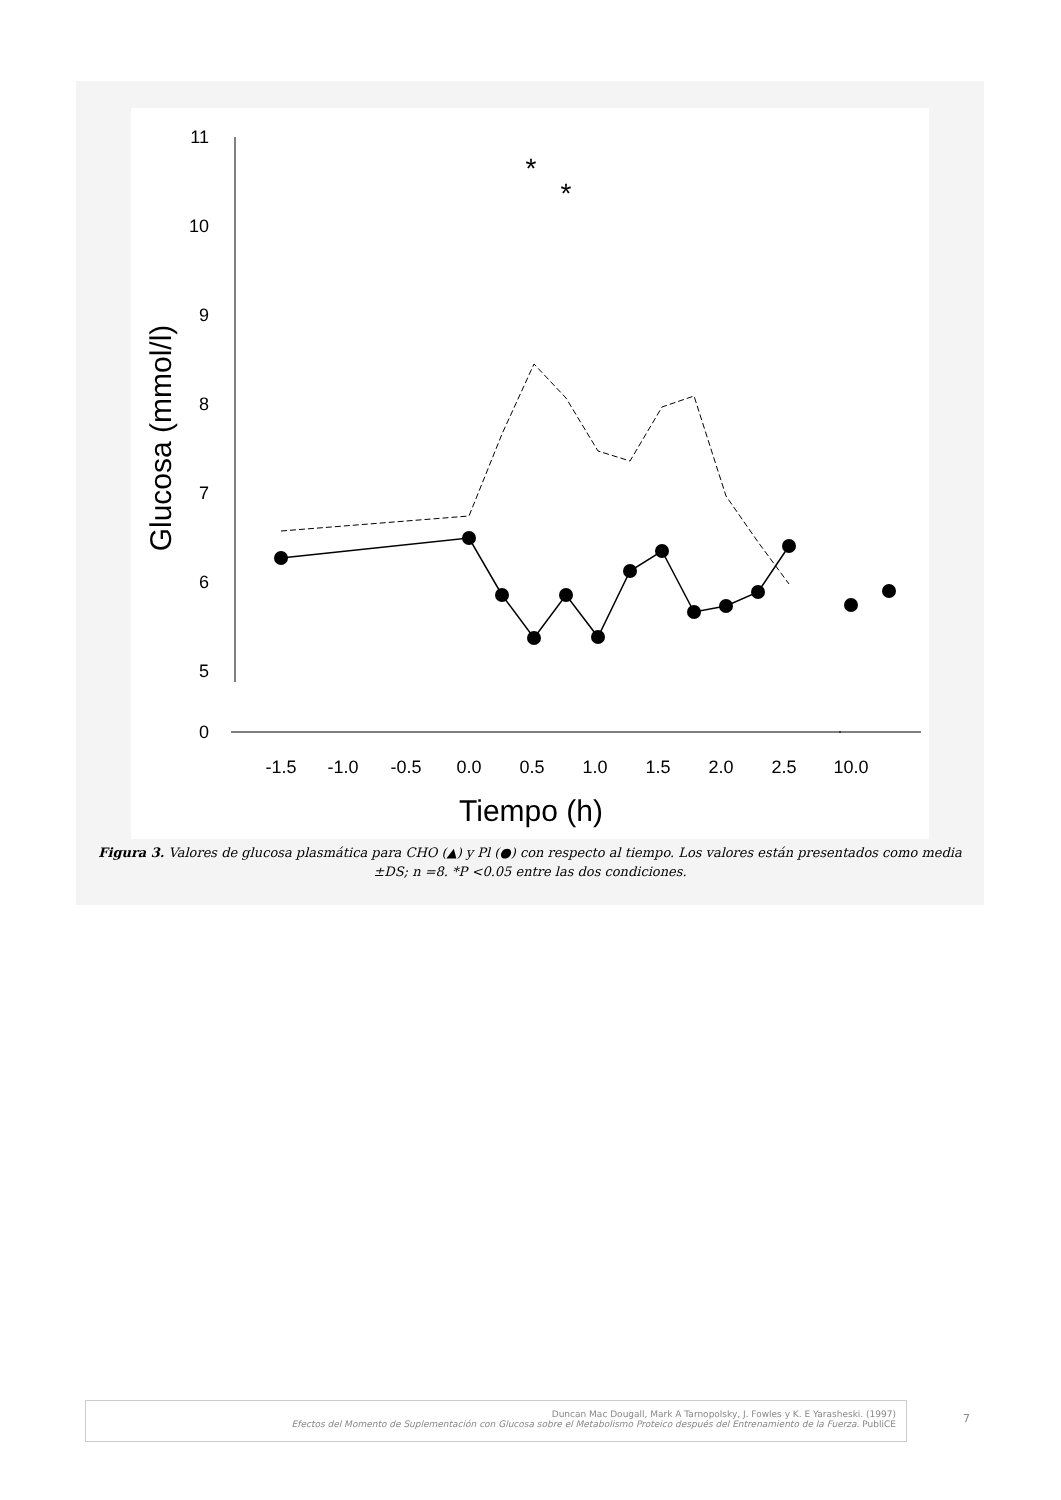11
10
9
8
7
6
5
0
-1.5
-1.0
-0.5
0.0
0.5
1.0
1.5
2.0
2.5
10.0
Tiempo (h)
Glucosa (mmol/l)
*
*
Figura 3. Valores de glucosa plasmática para CHO (▲) y Pl (●) con respecto al tiempo. Los valores están presentados como media ±DS; n =8. *P <0.05 entre las dos condiciones.
Duncan Mac Dougall, Mark A Tarnopolsky, J. Fowles y K. E Yarasheski. (1997)
Efectos del Momento de Suplementación con Glucosa sobre el Metabolismo Proteico después del Entrenamiento de la Fuerza. PubliCE
7